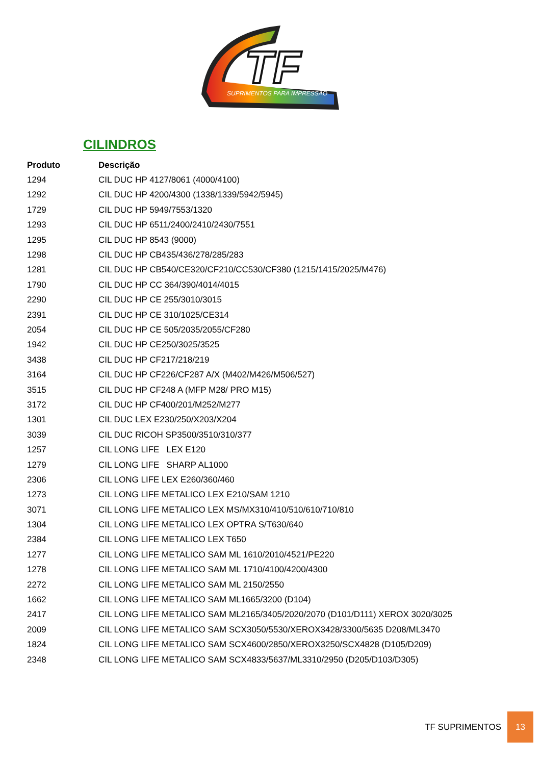TF
SUPRIMENTOS PARA IMPRESSÃO
CILINDROS
| Produto | Descrição |
| --- | --- |
| 1294 | CIL DUC HP 4127/8061 (4000/4100) |
| 1292 | CIL DUC HP 4200/4300 (1338/1339/5942/5945) |
| 1729 | CIL DUC HP 5949/7553/1320 |
| 1293 | CIL DUC HP 6511/2400/2410/2430/7551 |
| 1295 | CIL DUC HP 8543 (9000) |
| 1298 | CIL DUC HP CB435/436/278/285/283 |
| 1281 | CIL DUC HP CB540/CE320/CF210/CC530/CF380 (1215/1415/2025/M476) |
| 1790 | CIL DUC HP CC 364/390/4014/4015 |
| 2290 | CIL DUC HP CE 255/3010/3015 |
| 2391 | CIL DUC HP CE 310/1025/CE314 |
| 2054 | CIL DUC HP CE 505/2035/2055/CF280 |
| 1942 | CIL DUC HP CE250/3025/3525 |
| 3438 | CIL DUC HP CF217/218/219 |
| 3164 | CIL DUC HP CF226/CF287 A/X (M402/M426/M506/527) |
| 3515 | CIL DUC HP CF248 A (MFP M28/ PRO M15) |
| 3172 | CIL DUC HP CF400/201/M252/M277 |
| 1301 | CIL DUC LEX E230/250/X203/X204 |
| 3039 | CIL DUC RICOH SP3500/3510/310/377 |
| 1257 | CIL LONG LIFE LEX E120 |
| 1279 | CIL LONG LIFE SHARP AL1000 |
| 2306 | CIL LONG LIFE LEX E260/360/460 |
| 1273 | CIL LONG LIFE METALICO LEX E210/SAM 1210 |
| 3071 | CIL LONG LIFE METALICO LEX MS/MX310/410/510/610/710/810 |
| 1304 | CIL LONG LIFE METALICO LEX OPTRA S/T630/640 |
| 2384 | CIL LONG LIFE METALICO LEX T650 |
| 1277 | CIL LONG LIFE METALICO SAM ML 1610/2010/4521/PE220 |
| 1278 | CIL LONG LIFE METALICO SAM ML 1710/4100/4200/4300 |
| 2272 | CIL LONG LIFE METALICO SAM ML 2150/2550 |
| 1662 | CIL LONG LIFE METALICO SAM ML1665/3200 (D104) |
| 2417 | CIL LONG LIFE METALICO SAM ML2165/3405/2020/2070 (D101/D111) XEROX 3020/3025 |
| 2009 | CIL LONG LIFE METALICO SAM SCX3050/5530/XEROX3428/3300/5635 D208/ML3470 |
| 1824 | CIL LONG LIFE METALICO SAM SCX4600/2850/XEROX3250/SCX4828 (D105/D209) |
| 2348 | CIL LONG LIFE METALICO SAM SCX4833/5637/ML3310/2950 (D205/D103/D305) |
TF SUPRIMENTOS 13